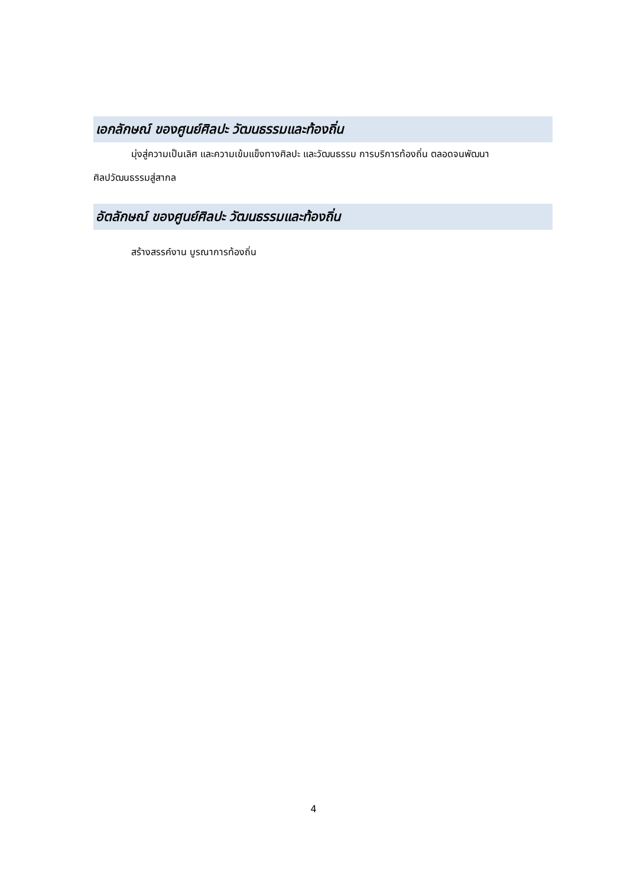เอกลักษณ์ ของศูนย์ศิลปะ วัฒนธรรมและท้องถิ่น
มุ่งสู่ความเป็นเลิศ และความเข้มแข็งทางศิลปะ และวัฒนธรรม การบริการท้องถิ่น ตลอดจนพัฒนา
ศิลปวัฒนธรรมสู่สากล
อัตลักษณ์ ของศูนย์ศิลปะ วัฒนธรรมและท้องถิ่น
สร้างสรรค์งาน บูรณาการท้องถิ่น
4